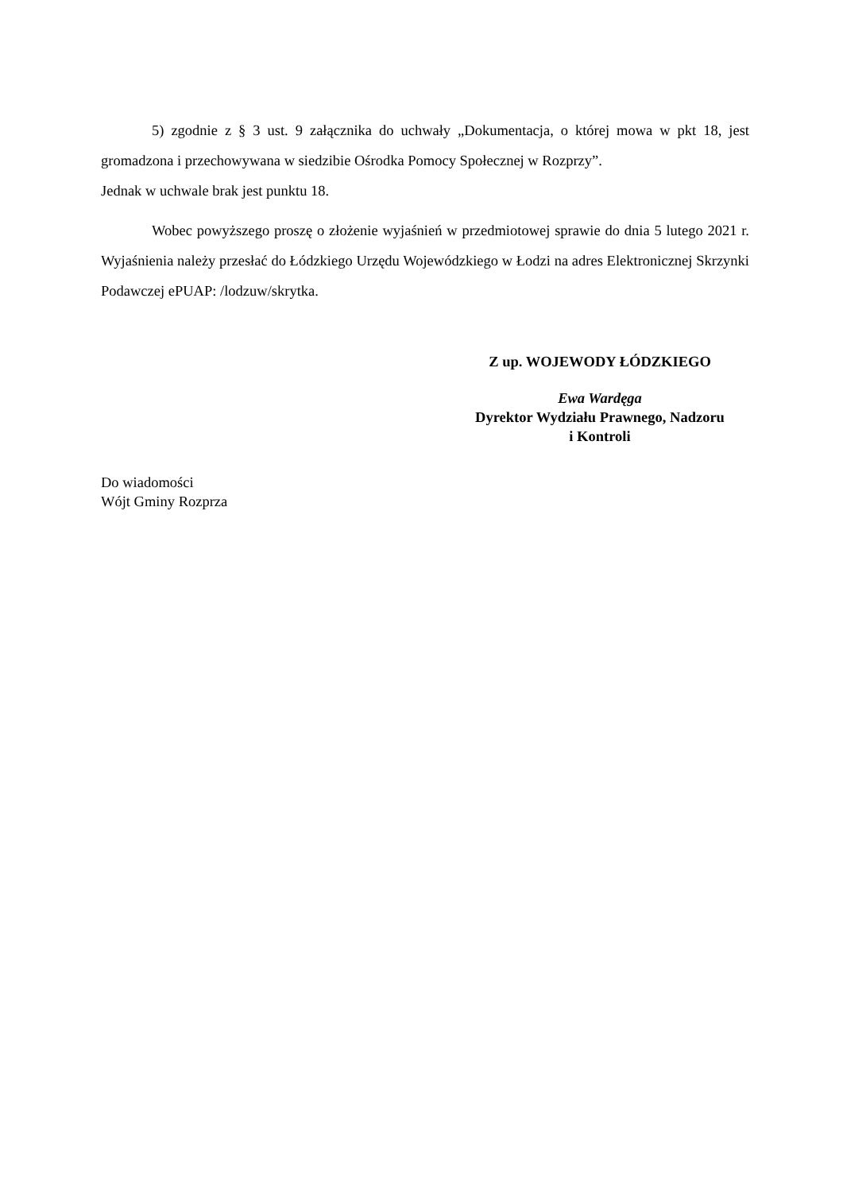5) zgodnie z § 3 ust. 9 załącznika do uchwały „Dokumentacja, o której mowa w pkt 18, jest gromadzona i przechowywana w siedzibie Ośrodka Pomocy Społecznej w Rozprzy”.
Jednak w uchwale brak jest punktu 18.
Wobec powyższego proszę o złożenie wyjaśnień w przedmiotowej sprawie do dnia 5 lutego 2021 r. Wyjaśnienia należy przesłać do Łódzkiego Urzędu Wojewódzkiego w Łodzi na adres Elektronicznej Skrzynki Podawczej ePUAP: /lodzuw/skrytka.
Z up. WOJEWODY ŁÓDZKIEGO
Ewa Wardęga
Dyrektor Wydziału Prawnego, Nadzoru
i Kontroli
Do wiadomości
Wójt Gminy Rozprza